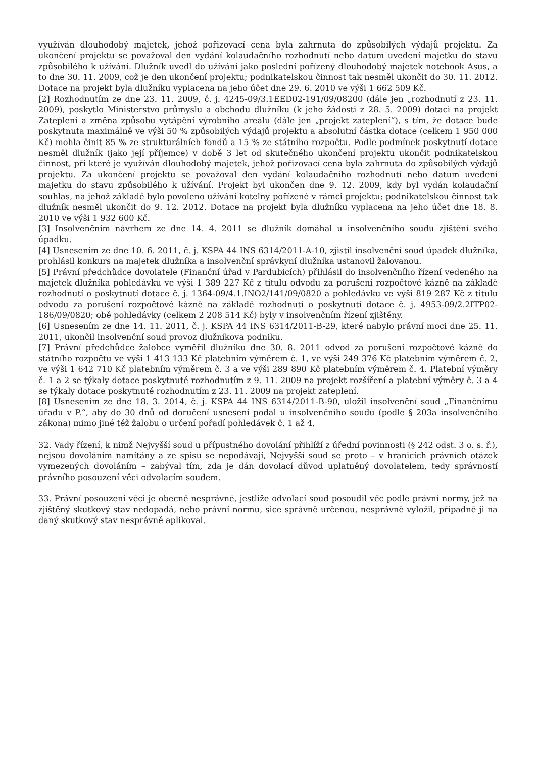využíván dlouhodobý majetek, jehož pořizovací cena byla zahrnuta do způsobilých výdajů projektu. Za ukončení projektu se považoval den vydání kolaudačního rozhodnutí nebo datum uvedení majetku do stavu způsobilého k užívání. Dlužník uvedl do užívání jako poslední pořízený dlouhodobý majetek notebook Asus, a to dne 30. 11. 2009, což je den ukončení projektu; podnikatelskou činnost tak nesměl ukončit do 30. 11. 2012. Dotace na projekt byla dlužníku vyplacena na jeho účet dne 29. 6. 2010 ve výši 1 662 509 Kč.
[2] Rozhodnutím ze dne 23. 11. 2009, č. j. 4245-09/3.1EED02-191/09/08200 (dále jen „rozhodnutí z 23. 11. 2009), poskytlo Ministerstvo průmyslu a obchodu dlužníku (k jeho žádosti z 28. 5. 2009) dotaci na projekt Zateplení a změna způsobu vytápění výrobního areálu (dále jen „projekt zateplení“), s tím, že dotace bude poskytnuta maximálně ve výši 50 % způsobilých výdajů projektu a absolutní částka dotace (celkem 1 950 000 Kč) mohla činit 85 % ze strukturálních fondů a 15 % ze státního rozpočtu. Podle podmínek poskytnutí dotace nesměl dlužník (jako její příjemce) v době 3 let od skutečného ukončení projektu ukončit podnikatelskou činnost, při které je využíván dlouhodobý majetek, jehož pořizovací cena byla zahrnuta do způsobilých výdajů projektu. Za ukončení projektu se považoval den vydání kolaudačního rozhodnutí nebo datum uvedení majetku do stavu způsobilého k užívání. Projekt byl ukončen dne 9. 12. 2009, kdy byl vydán kolaudační souhlas, na jehož základě bylo povoleno užívání kotelny pořízené v rámci projektu; podnikatelskou činnost tak dlužník nesměl ukončit do 9. 12. 2012. Dotace na projekt byla dlužníku vyplacena na jeho účet dne 18. 8. 2010 ve výši 1 932 600 Kč.
[3] Insolvenčním návrhem ze dne 14. 4. 2011 se dlužník domáhal u insolvenčního soudu zjištění svého úpadku.
[4] Usnesením ze dne 10. 6. 2011, č. j. KSPA 44 INS 6314/2011-A-10, zjistil insolvenční soud úpadek dlužníka, prohlásil konkurs na majetek dlužníka a insolvenční správkyní dlužníka ustanovil žalovanou.
[5] Právní předchůdce dovolatele (Finanční úřad v Pardubicích) přihlásil do insolvenčního řízení vedeného na majetek dlužníka pohledávku ve výši 1 389 227 Kč z titulu odvodu za porušení rozpočtové kázně na základě rozhodnutí o poskytnutí dotace č. j. 1364-09/4.1.INO2/141/09/0820 a pohledávku ve výši 819 287 Kč z titulu odvodu za porušení rozpočtové kázně na základě rozhodnutí o poskytnutí dotace č. j. 4953-09/2.2ITP02-186/09/0820; obě pohledávky (celkem 2 208 514 Kč) byly v insolvenčním řízení zjištěny.
[6] Usnesením ze dne 14. 11. 2011, č. j. KSPA 44 INS 6314/2011-B-29, které nabylo právní moci dne 25. 11. 2011, ukončil insolvenční soud provoz dlužníkova podniku.
[7] Právní předchůdce žalobce vyměřil dlužníku dne 30. 8. 2011 odvod za porušení rozpočtové kázně do státního rozpočtu ve výši 1 413 133 Kč platebním výměrem č. 1, ve výši 249 376 Kč platebním výměrem č. 2, ve výši 1 642 710 Kč platebním výměrem č. 3 a ve výši 289 890 Kč platebním výměrem č. 4. Platební výměry č. 1 a 2 se týkaly dotace poskytnuté rozhodnutím z 9. 11. 2009 na projekt rozšíření a platební výměry č. 3 a 4 se týkaly dotace poskytnuté rozhodnutím z 23. 11. 2009 na projekt zateplení.
[8] Usnesením ze dne 18. 3. 2014, č. j. KSPA 44 INS 6314/2011-B-90, uložil insolvenční soud „Finančnímu úřadu v P.“, aby do 30 dnů od doručení usnesení podal u insolvenčního soudu (podle § 203a insolvenčního zákona) mimo jiné též žalobu o určení pořadí pohledávek č. 1 až 4.
32. Vady řízení, k nimž Nejvyšší soud u přípustného dovolání přihlíží z úřední povinnosti (§ 242 odst. 3 o. s. ř.), nejsou dovoláním namítány a ze spisu se nepodávají, Nejvyšší soud se proto – v hranicích právních otázek vymezených dovoláním – zabýval tím, zda je dán dovolací důvod uplatněný dovolatelem, tedy správností právního posouzení věci odvolacím soudem.
33. Právní posouzení věci je obecně nesprávné, jestliže odvolací soud posoudil věc podle právní normy, jež na zjištěný skutkový stav nedopadá, nebo právní normu, sice správně určenou, nesprávně vyložil, případně ji na daný skutkový stav nesprávně aplikoval.